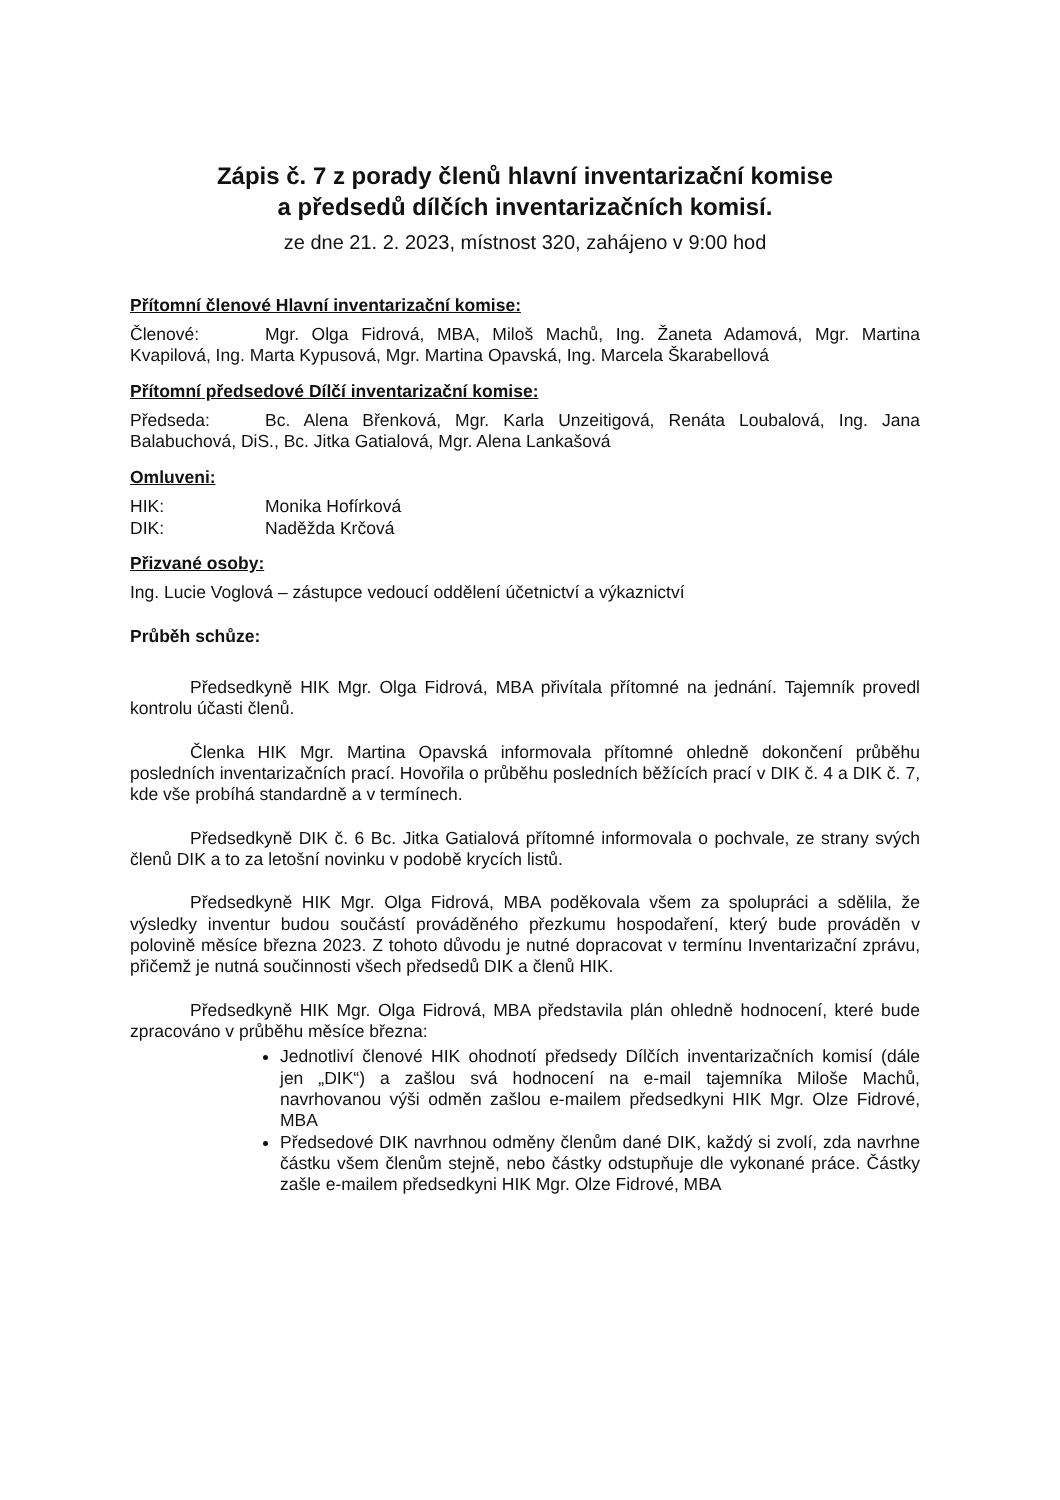Zápis č. 7 z porady členů hlavní inventarizační komise
a předsedů dílčích inventarizačních komisí.
ze dne 21. 2. 2023, místnost 320, zahájeno v 9:00 hod
Přítomní členové Hlavní inventarizační komise:
Členové: Mgr. Olga Fidrová, MBA, Miloš Machů, Ing. Žaneta Adamová, Mgr. Martina Kvapilová, Ing. Marta Kypusová, Mgr. Martina Opavská, Ing. Marcela Škarabellová
Přítomní předsedové Dílčí inventarizační komise:
Předseda: Bc. Alena Břenková, Mgr. Karla Unzeitigová, Renáta Loubalová, Ing. Jana Balabuchová, DiS., Bc. Jitka Gatialová, Mgr. Alena Lankašová
Omluveni:
HIK: Monika Hofírková
DIK: Naděžda Krčová
Přizvané osoby:
Ing. Lucie Voglová – zástupce vedoucí oddělení účetnictví a výkaznictví
Průběh schůze:
Předsedkyně HIK Mgr. Olga Fidrová, MBA přivítala přítomné na jednání. Tajemník provedl kontrolu účasti členů.
Členka HIK Mgr. Martina Opavská informovala přítomné ohledně dokončení průběhu posledních inventarizačních prací. Hovořila o průběhu posledních běžících prací v DIK č. 4 a DIK č. 7, kde vše probíhá standardně a v termínech.
Předsedkyně DIK č. 6 Bc. Jitka Gatialová přítomné informovala o pochvale, ze strany svých členů DIK a to za letošní novinku v podobě krycích listů.
Předsedkyně HIK Mgr. Olga Fidrová, MBA poděkovala všem za spolupráci a sdělila, že výsledky inventur budou součástí prováděného přezkumu hospodaření, který bude prováděn v polovině měsíce března 2023. Z tohoto důvodu je nutné dopracovat v termínu Inventarizační zprávu, přičemž je nutná součinnosti všech předsedů DIK a členů HIK.
Předsedkyně HIK Mgr. Olga Fidrová, MBA představila plán ohledně hodnocení, které bude zpracováno v průběhu měsíce března:
Jednotliví členové HIK ohodnotí předsedy Dílčích inventarizačních komisí (dále jen „DIK“) a zašlou svá hodnocení na e-mail tajemníka Miloše Machů, navrhovanou výši odměn zašlou e-mailem předsedkyni HIK Mgr. Olze Fidrové, MBA
Předsedové DIK navrhnou odměny členům dané DIK, každý si zvolí, zda navrhne částku všem členům stejně, nebo částky odstupňuje dle vykonané práce. Částky zašle e-mailem předsedkyni HIK Mgr. Olze Fidrové, MBA